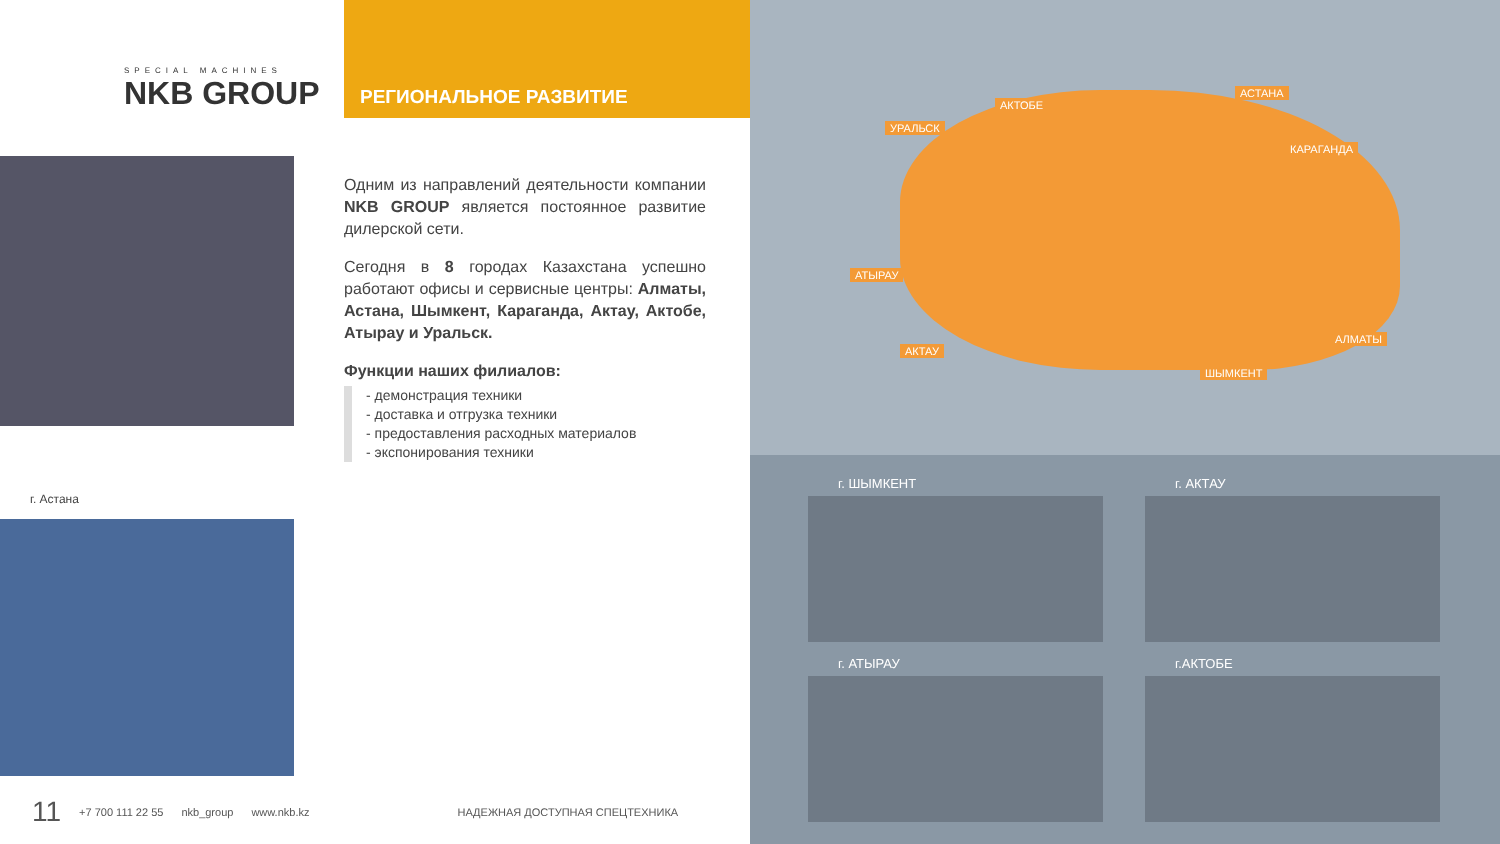SPECIAL MACHINES
NKB GROUP
РЕГИОНАЛЬНОЕ РАЗВИТИЕ
Одним из направлений деятельности компании NKB GROUP является постоянное развитие дилерской сети.
Сегодня в 8 городах Казахстана успешно работают офисы и сервисные центры: Алматы, Астана, Шымкент, Караганда, Актау, Актобе, Атырау и Уральск.
Функции наших филиалов:
- демонстрация техники
- доставка и отгрузка техники
- предоставления расходных материалов
- экспонирования техники
г. Астана
11 +7 700 111 22 55 nkb_group www.nkb.kz НАДЕЖНАЯ ДОСТУПНАЯ СПЕЦТЕХНИКА
АСТАНА
АКТОБЕ
УРАЛЬСК
КАРАГАНДА
АТЫРАУ
АКТАУ
АЛМАТЫ
ШЫМКЕНТ
г. ШЫМКЕНТ г. АКТАУ
г. АТЫРАУ г.АКТОБЕ